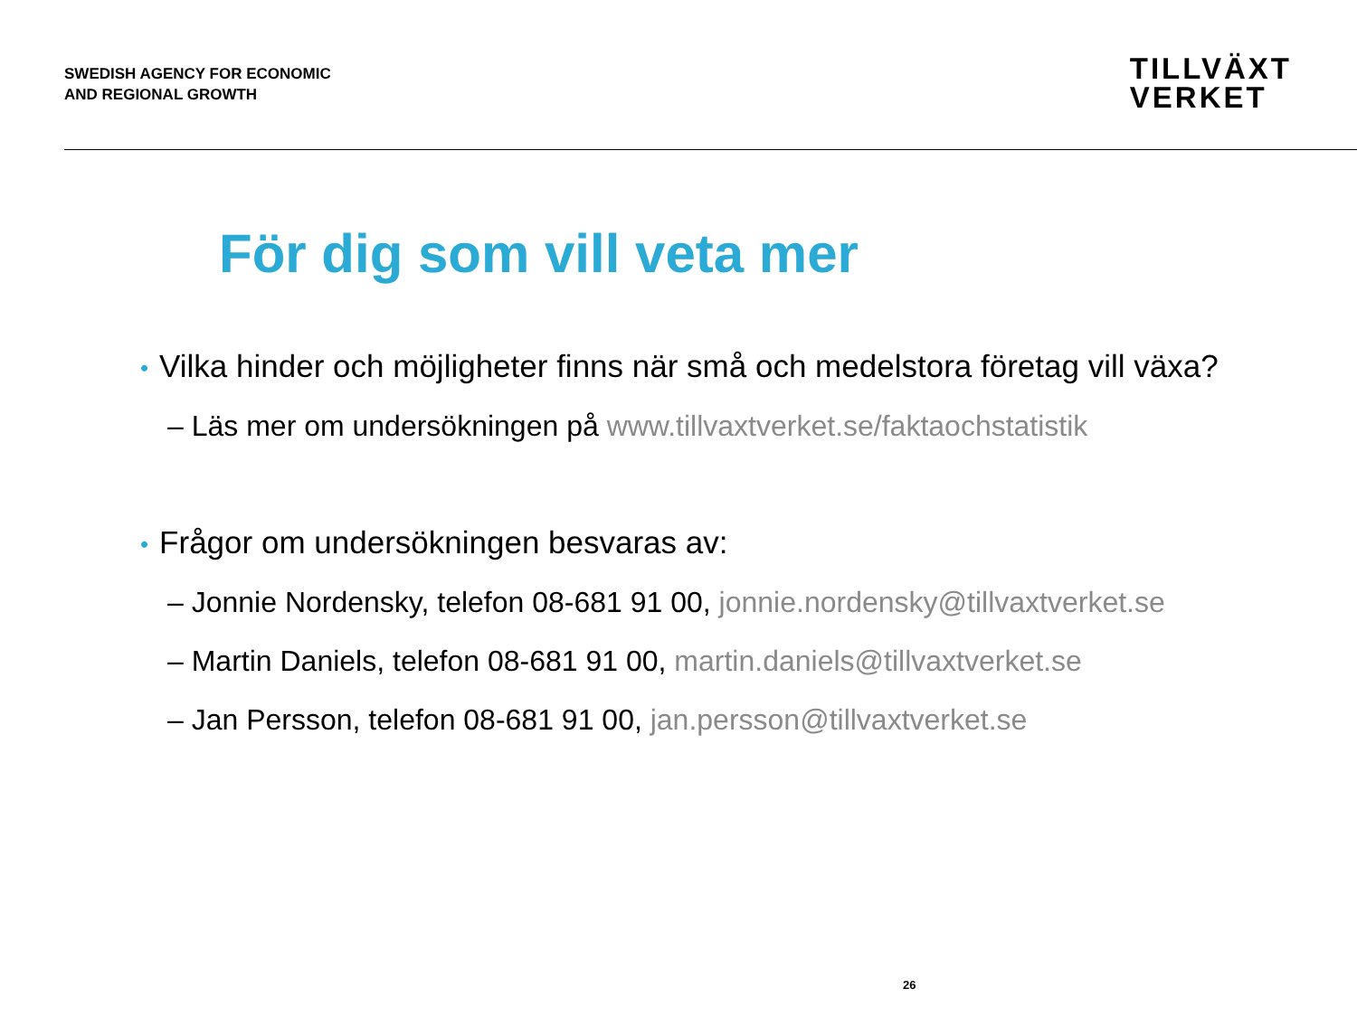SWEDISH AGENCY FOR ECONOMIC
AND REGIONAL GROWTH
TILLVÄXT
VERKET
För dig som vill veta mer
• Vilka hinder och möjligheter finns när små och medelstora företag vill växa?
– Läs mer om undersökningen på www.tillvaxtverket.se/faktaochstatistik
• Frågor om undersökningen besvaras av:
– Jonnie Nordensky, telefon 08-681 91 00, jonnie.nordensky@tillvaxtverket.se
– Martin Daniels, telefon 08-681 91 00, martin.daniels@tillvaxtverket.se
– Jan Persson, telefon 08-681 91 00, jan.persson@tillvaxtverket.se
26